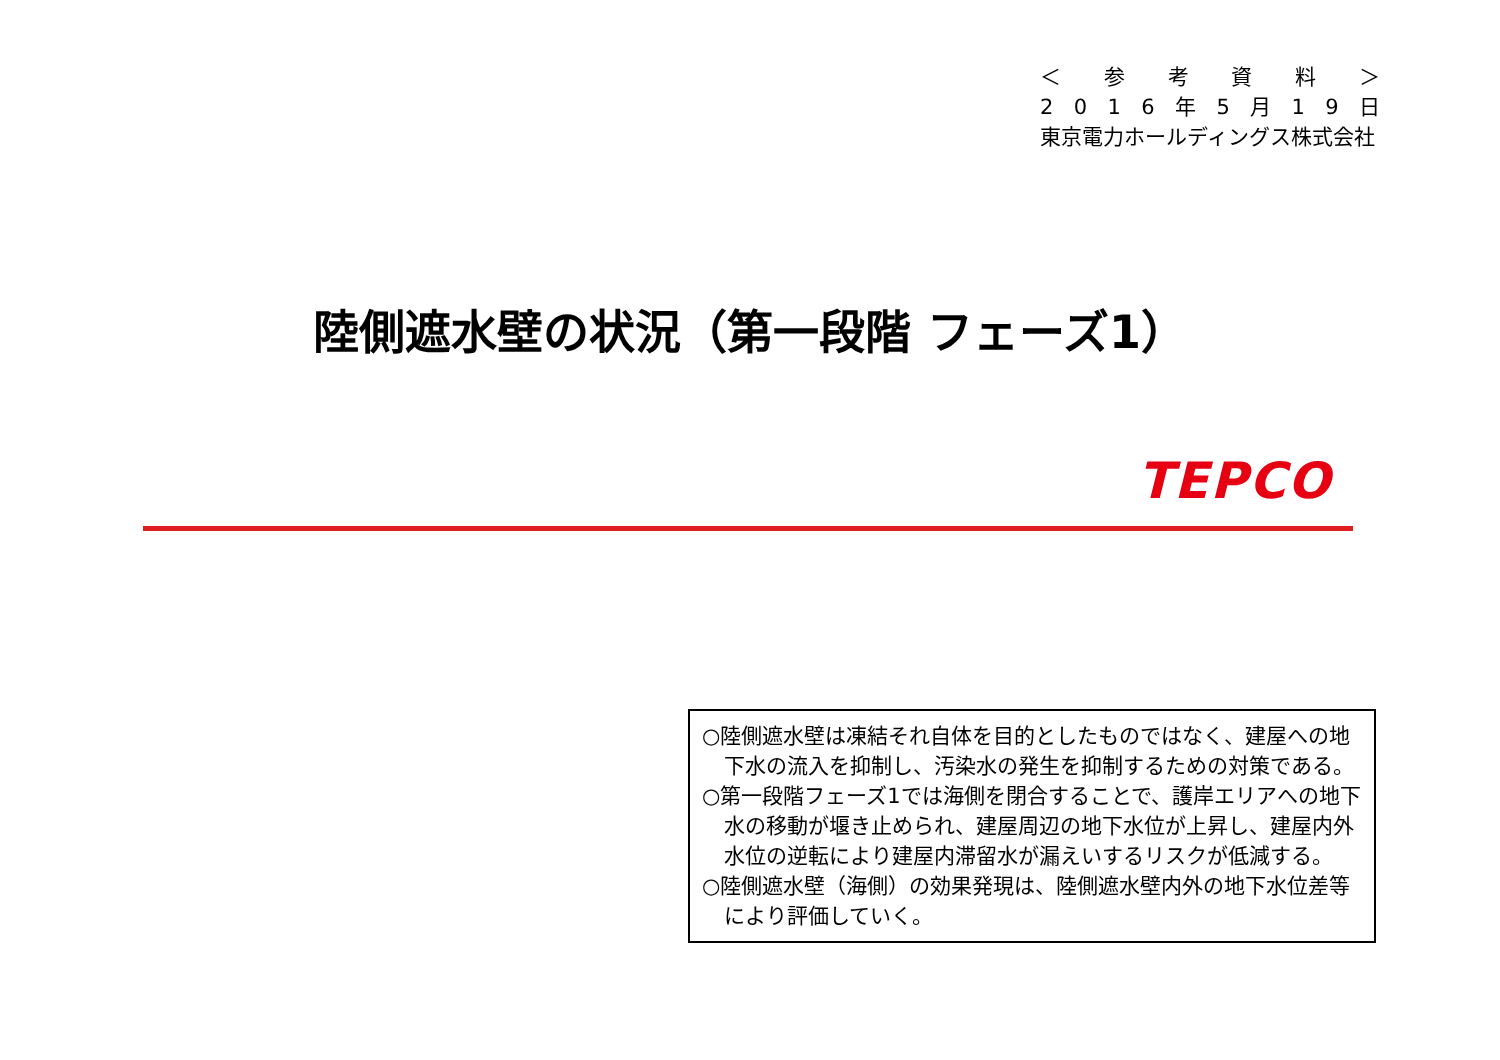＜ 参考資料 ＞
2016 年 5 月 19 日
東京電力ホールディングス株式会社
陸側遮水壁の状況（第一段階 フェーズ1）
TEPCO
○陸側遮水壁は凍結それ自体を目的としたものではなく、建屋への地下水の流入を抑制し、汚染水の発生を抑制するための対策である。
○第一段階フェーズ1では海側を閉合することで、護岸エリアへの地下水の移動が堰き止められ、建屋周辺の地下水位が上昇し、建屋内外水位の逆転により建屋内滞留水が漏えいするリスクが低減する。
○陸側遮水壁（海側）の効果発現は、陸側遮水壁内外の地下水位差等により評価していく。